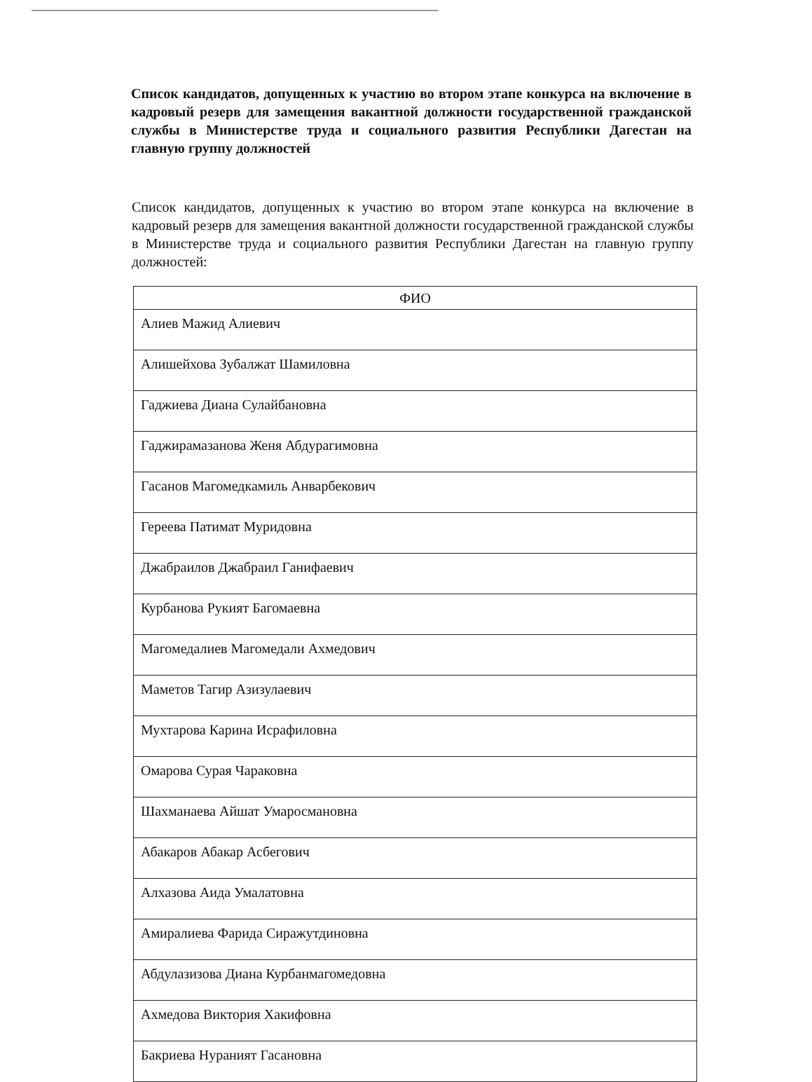Список кандидатов, допущенных к участию во втором этапе конкурса на включение в кадровый резерв для замещения вакантной должности государственной гражданской службы в Министерстве труда и социального развития Республики Дагестан на главную группу должностей
Список кандидатов, допущенных к участию во втором этапе конкурса на включение в кадровый резерв для замещения вакантной должности государственной гражданской службы в Министерстве труда и социального развития Республики Дагестан на главную группу должностей:
| ФИО |
| --- |
| Алиев Мажид Алиевич |
| Алишейхова Зубалжат Шамиловна |
| Гаджиева Диана Сулайбановна |
| Гаджирамазанова Женя Абдурагимовна |
| Гасанов Магомедкамиль Анварбекович |
| Гереева Патимат Муридовна |
| Джабраилов Джабраил Ганифаевич |
| Курбанова Рукият Багомаевна |
| Магомедалиев Магомедали Ахмедович |
| Маметов Тагир Азизулаевич |
| Мухтарова Карина Исрафиловна |
| Омарова Сурая Чараковна |
| Шахманаева Айшат Умаросмановна |
| Абакаров Абакар Асбегович |
| Алхазова Аида Умалатовна |
| Амиралиева Фарида Сиражутдиновна |
| Абдулазизова Диана Курбанмагомедовна |
| Ахмедова Виктория Хакифовна |
| Бакриева Нураният Гасановна |